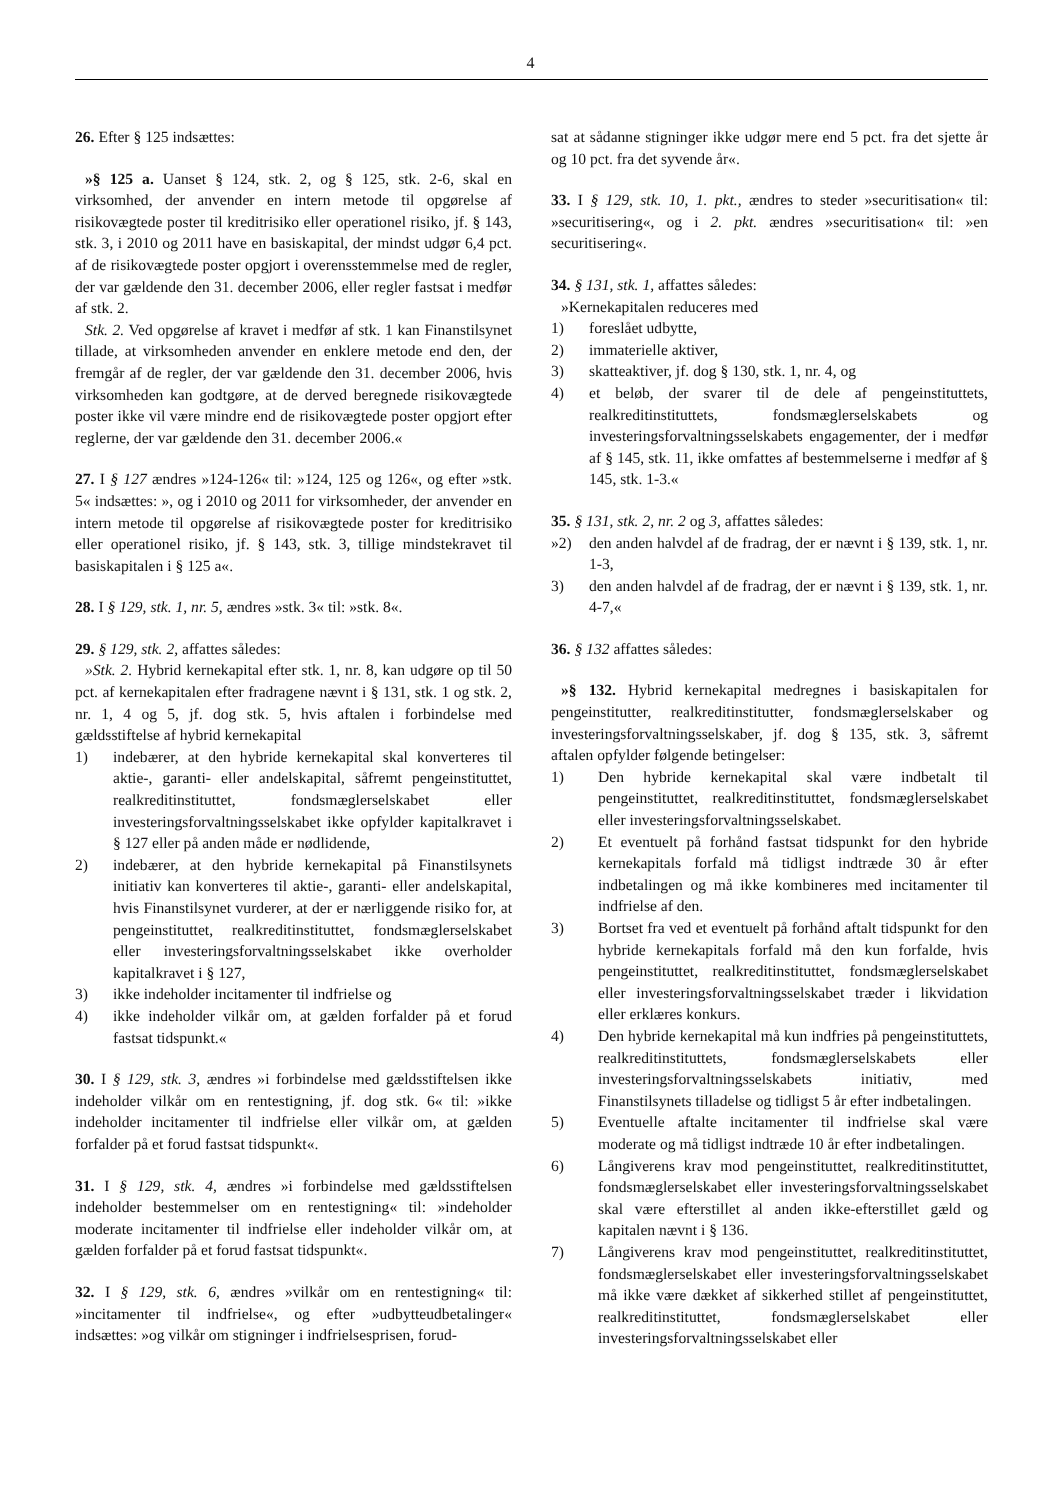4
26. Efter § 125 indsættes:
»§ 125 a. Uanset § 124, stk. 2, og § 125, stk. 2-6, skal en virksomhed, der anvender en intern metode til opgørelse af risikovægtede poster til kreditrisiko eller operationel risiko, jf. § 143, stk. 3, i 2010 og 2011 have en basiskapital, der mindst udgør 6,4 pct. af de risikovægtede poster opgjort i overensstemmelse med de regler, der var gældende den 31. december 2006, eller regler fastsat i medfør af stk. 2.
Stk. 2. Ved opgørelse af kravet i medfør af stk. 1 kan Finanstilsynet tillade, at virksomheden anvender en enklere metode end den, der fremgår af de regler, der var gældende den 31. december 2006, hvis virksomheden kan godtgøre, at de derved beregnede risikovægtede poster ikke vil være mindre end de risikovægtede poster opgjort efter reglerne, der var gældende den 31. december 2006.«
27. I § 127 ændres »124-126« til: »124, 125 og 126«, og efter »stk. 5« indsættes: », og i 2010 og 2011 for virksomheder, der anvender en intern metode til opgørelse af risikovægtede poster for kreditrisiko eller operationel risiko, jf. § 143, stk. 3, tillige mindstekravet til basiskapitalen i § 125 a«.
28. I § 129, stk. 1, nr. 5, ændres »stk. 3« til: »stk. 8«.
29. § 129, stk. 2, affattes således:
»Stk. 2. Hybrid kernekapital efter stk. 1, nr. 8, kan udgøre op til 50 pct. af kernekapitalen efter fradragene nævnt i § 131, stk. 1 og stk. 2, nr. 1, 4 og 5, jf. dog stk. 5, hvis aftalen i forbindelse med gældsstiftelse af hybrid kernekapital
1) indebærer, at den hybride kernekapital skal konverteres til aktie-, garanti- eller andelskapital, såfremt pengeinstituttet, realkreditinstituttet, fondsmæglerselskabet eller investeringsforvaltningsselskabet ikke opfylder kapitalkravet i § 127 eller på anden måde er nødlidende,
2) indebærer, at den hybride kernekapital på Finanstilsynets initiativ kan konverteres til aktie-, garanti- eller andelskapital, hvis Finanstilsynet vurderer, at der er nærliggende risiko for, at pengeinstituttet, realkreditinstituttet, fondsmæglerselskabet eller investeringsforvaltningsselskabet ikke overholder kapitalkravet i § 127,
3) ikke indeholder incitamenter til indfrielse og
4) ikke indeholder vilkår om, at gælden forfalder på et forud fastsat tidspunkt.«
30. I § 129, stk. 3, ændres »i forbindelse med gældsstiftelsen ikke indeholder vilkår om en rentestigning, jf. dog stk. 6« til: »ikke indeholder incitamenter til indfrielse eller vilkår om, at gælden forfalder på et forud fastsat tidspunkt«.
31. I § 129, stk. 4, ændres »i forbindelse med gældsstiftelsen indeholder bestemmelser om en rentestigning« til: »indeholder moderate incitamenter til indfrielse eller indeholder vilkår om, at gælden forfalder på et forud fastsat tidspunkt«.
32. I § 129, stk. 6, ændres »vilkår om en rentestigning« til: »incitamenter til indfrielse«, og efter »udbytteudbetalinger« indsættes: »og vilkår om stigninger i indfrielsesprisen, forud-
sat at sådanne stigninger ikke udgør mere end 5 pct. fra det sjette år og 10 pct. fra det syvende år«.
33. I § 129, stk. 10, 1. pkt., ændres to steder »securitisation« til: »securitisering«, og i 2. pkt. ændres »securitisation« til: »en securitisering«.
34. § 131, stk. 1, affattes således:
»Kernekapitalen reduceres med
1) foreslået udbytte,
2) immaterielle aktiver,
3) skatteaktiver, jf. dog § 130, stk. 1, nr. 4, og
4) et beløb, der svarer til de dele af pengeinstituttets, realkreditinstituttets, fondsmæglerselskabets og investeringsforvaltningsselskabets engagementer, der i medfør af § 145, stk. 11, ikke omfattes af bestemmelserne i medfør af § 145, stk. 1-3.«
35. § 131, stk. 2, nr. 2 og 3, affattes således:
»2) den anden halvdel af de fradrag, der er nævnt i § 139, stk. 1, nr. 1-3,
3) den anden halvdel af de fradrag, der er nævnt i § 139, stk. 1, nr. 4-7,«
36. § 132 affattes således:
»§ 132. Hybrid kernekapital medregnes i basiskapitalen for pengeinstitutter, realkreditinstitutter, fondsmæglerselskaber og investeringsforvaltningsselskaber, jf. dog § 135, stk. 3, såfremt aftalen opfylder følgende betingelser:
1) Den hybride kernekapital skal være indbetalt til pengeinstituttet, realkreditinstituttet, fondsmæglerselskabet eller investeringsforvaltningsselskabet.
2) Et eventuelt på forhånd fastsat tidspunkt for den hybride kernekapitals forfald må tidligst indtræde 30 år efter indbetalingen og må ikke kombineres med incitamenter til indfrielse af den.
3) Bortset fra ved et eventuelt på forhånd aftalt tidspunkt for den hybride kernekapitals forfald må den kun forfalde, hvis pengeinstituttet, realkreditinstituttet, fondsmæglerselskabet eller investeringsforvaltningsselskabet træder i likvidation eller erklæres konkurs.
4) Den hybride kernekapital må kun indfries på pengeinstituttets, realkreditinstituttets, fondsmæglerselskabets eller investeringsforvaltningsselskabets initiativ, med Finanstilsynets tilladelse og tidligst 5 år efter indbetalingen.
5) Eventuelle aftalte incitamenter til indfrielse skal være moderate og må tidligst indtræde 10 år efter indbetalingen.
6) Långiverens krav mod pengeinstituttet, realkreditinstituttet, fondsmæglerselskabet eller investeringsforvaltningsselskabet skal være efterstillet al anden ikke-efterstillet gæld og kapitalen nævnt i § 136.
7) Långiverens krav mod pengeinstituttet, realkreditinstituttet, fondsmæglerselskabet eller investeringsforvaltningsselskabet må ikke være dækket af sikkerhed stillet af pengeinstituttet, realkreditinstituttet, fondsmæglerselskabet eller investeringsforvaltningsselskabet eller